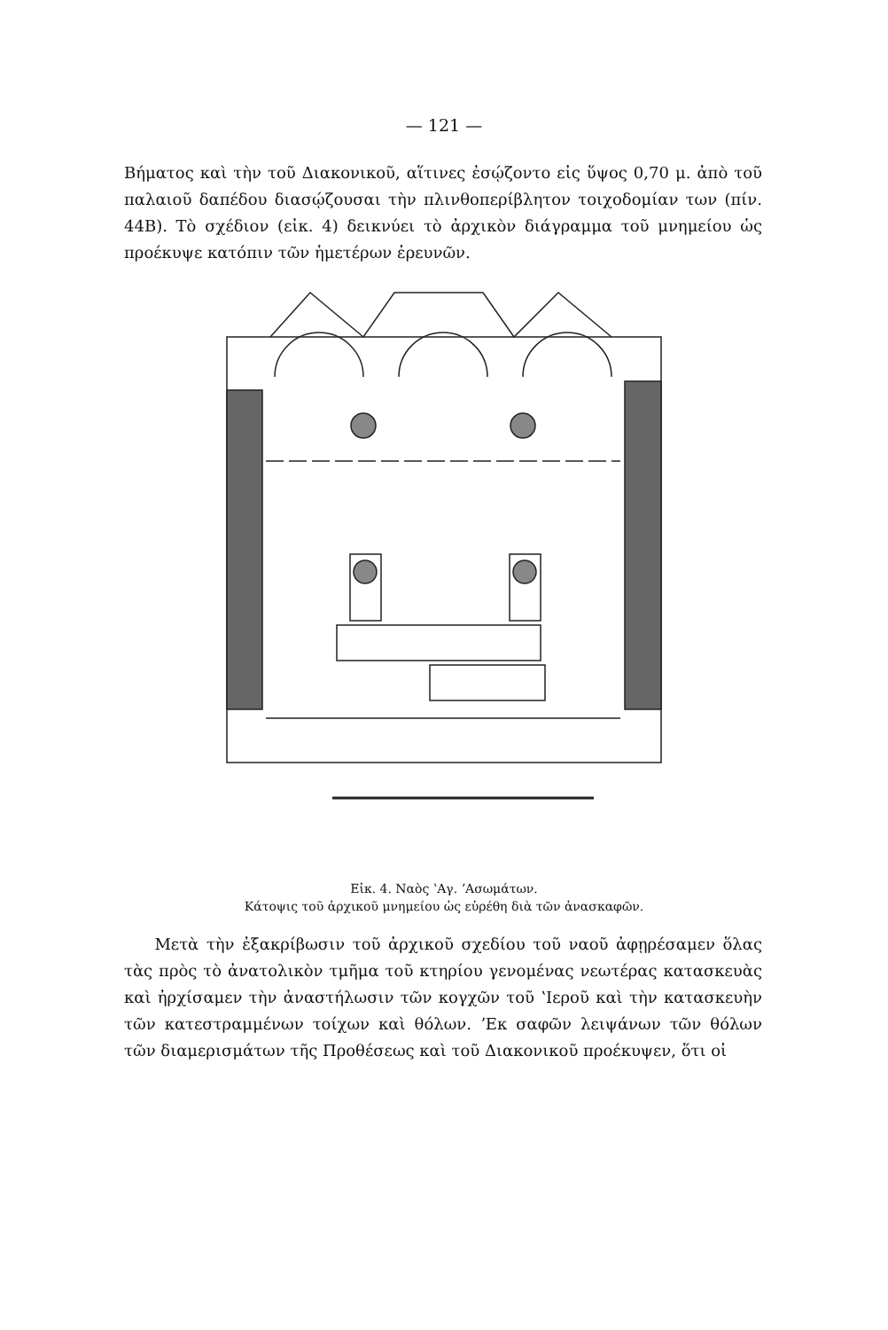— 121 —
Βήματος καὶ τὴν τοῦ Διακονικοῦ, αἵτινες ἐσῴζοντο εἰς ὕψος 0,70 μ. ἀπὸ τοῦ παλαιοῦ δαπέδου διασῴζουσαι τὴν πλινθοπερίβλητον τοιχοδομίαν των (πίν. 44Β). Τὸ σχέδιον (εἰκ. 4) δεικνύει τὸ ἀρχικὸν διάγραμμα τοῦ μνημείου ὡς προέκυψε κατόπιν τῶν ἡμετέρων ἐρευνῶν.
Εἰκ. 4. Ναὸς ʽΑγ. ʼΑσωμάτων.
Κάτοψις τοῦ ἀρχικοῦ μνημείου ὡς εὑρέθη διὰ τῶν ἀνασκαφῶν.
Μετὰ τὴν ἐξακρίβωσιν τοῦ ἀρχικοῦ σχεδίου τοῦ ναοῦ ἀφῃρέσαμεν ὅλας τὰς πρὸς τὸ ἀνατολικὸν τμῆμα τοῦ κτηρίου γενομένας νεωτέρας κατασκευὰς καὶ ἠρχίσαμεν τὴν ἀναστήλωσιν τῶν κογχῶν τοῦ ʽΙεροῦ καὶ τὴν κατασκευὴν τῶν κατεστραμμένων τοίχων καὶ θόλων. ʼΕκ σαφῶν λειψάνων τῶν θόλων τῶν διαμερισμάτων τῆς Προθέσεως καὶ τοῦ Διακονικοῦ προέκυψεν, ὅτι οἱ